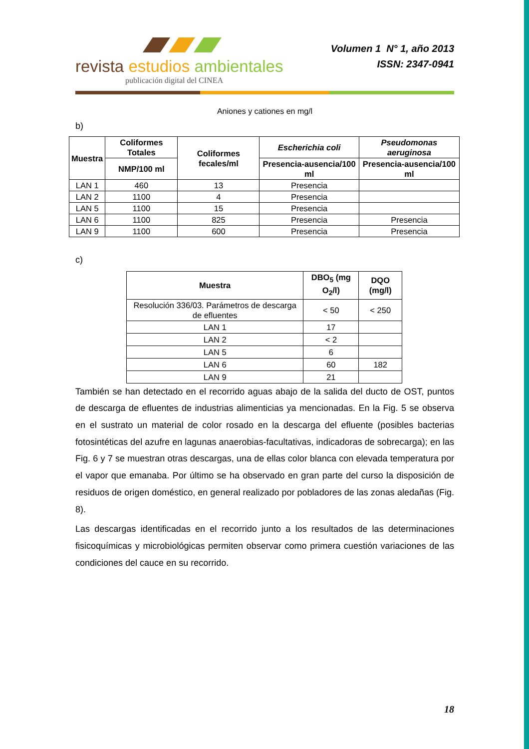revista estudios ambientales
publicación digital del CINEA
Volumen 1 N° 1, año 2013
ISSN: 2347-0941
Aniones y cationes en mg/l
b)
| Muestra | Coliformes Totales | Coliformes fecales/ml | Escherichia coli | Pseudomonas aeruginosa |
| --- | --- | --- | --- | --- |
| | NMP/100 ml | | Presencia-ausencia/100 ml | Presencia-ausencia/100 ml |
| LAN 1 | 460 | 13 | Presencia | |
| LAN 2 | 1100 | 4 | Presencia | |
| LAN 5 | 1100 | 15 | Presencia | |
| LAN 6 | 1100 | 825 | Presencia | Presencia |
| LAN 9 | 1100 | 600 | Presencia | Presencia |
c)
| Muestra | DBO<sub>5</sub> (mg O<sub>2</sub>/l) | DQO (mg/l) |
| --- | --- | --- |
| Resolución 336/03. Parámetros de descarga de efluentes | < 50 | < 250 |
| LAN 1 | 17 | |
| LAN 2 | < 2 | |
| LAN 5 | 6 | |
| LAN 6 | 60 | 182 |
| LAN 9 | 21 | |
También se han detectado en el recorrido aguas abajo de la salida del ducto de OST, puntos de descarga de efluentes de industrias alimenticias ya mencionadas. En la Fig. 5 se observa en el sustrato un material de color rosado en la descarga del efluente (posibles bacterias fotosintéticas del azufre en lagunas anaerobias-facultativas, indicadoras de sobrecarga); en las Fig. 6 y 7 se muestran otras descargas, una de ellas color blanca con elevada temperatura por el vapor que emanaba. Por último se ha observado en gran parte del curso la disposición de residuos de origen doméstico, en general realizado por pobladores de las zonas aledañas (Fig. 8).
Las descargas identificadas en el recorrido junto a los resultados de las determinaciones fisicoquímicas y microbiológicas permiten observar como primera cuestión variaciones de las condiciones del cauce en su recorrido.
18